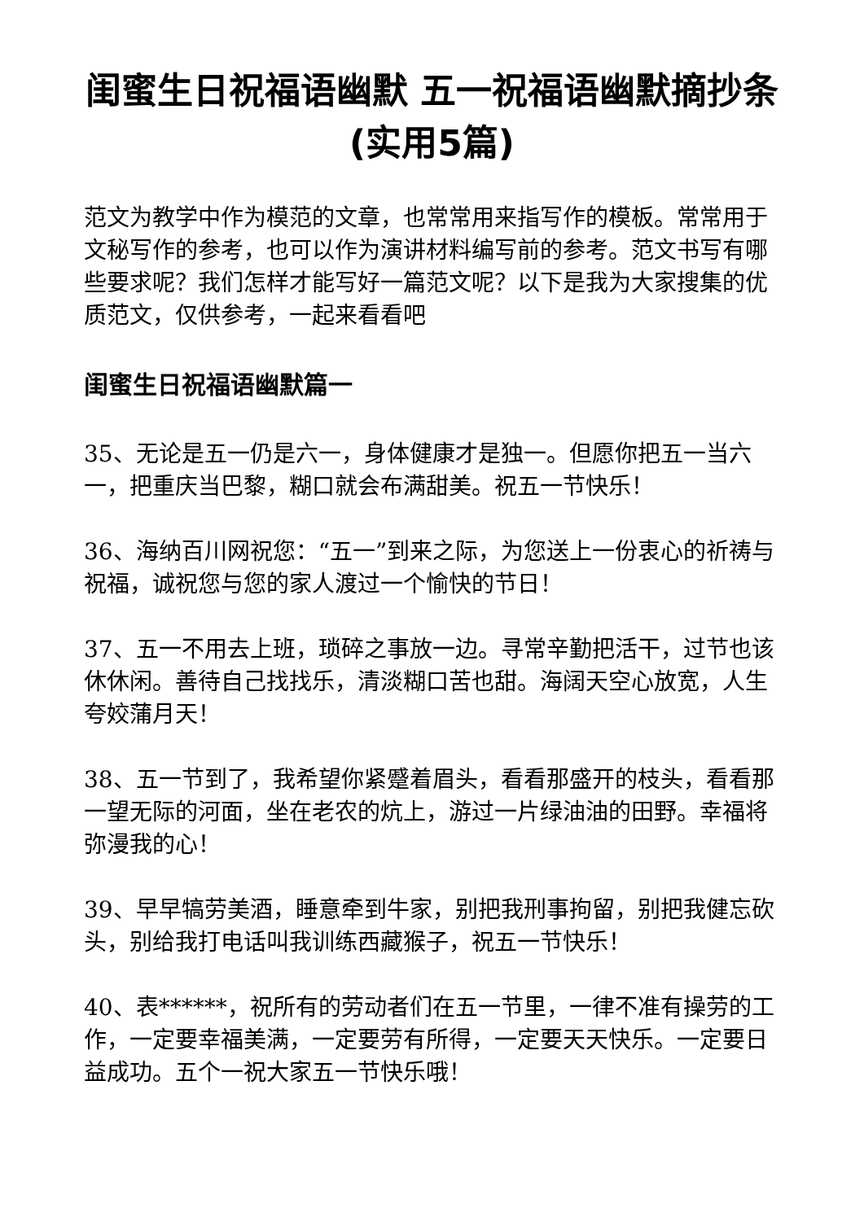闺蜜生日祝福语幽默 五一祝福语幽默摘抄条(实用5篇)
范文为教学中作为模范的文章，也常常用来指写作的模板。常常用于文秘写作的参考，也可以作为演讲材料编写前的参考。范文书写有哪些要求呢？我们怎样才能写好一篇范文呢？以下是我为大家搜集的优质范文，仅供参考，一起来看看吧
闺蜜生日祝福语幽默篇一
35、无论是五一仍是六一，身体健康才是独一。但愿你把五一当六一，把重庆当巴黎，糊口就会布满甜美。祝五一节快乐！
36、海纳百川网祝您：“五一”到来之际，为您送上一份衷心的祈祷与祝福，诚祝您与您的家人渡过一个愉快的节日！
37、五一不用去上班，琐碎之事放一边。寻常辛勤把活干，过节也该休休闲。善待自己找找乐，清淡糊口苦也甜。海阔天空心放宽，人生夸姣蒲月天！
38、五一节到了，我希望你紧蹙着眉头，看看那盛开的枝头，看看那一望无际的河面，坐在老农的炕上，游过一片绿油油的田野。幸福将弥漫我的心！
39、早早犒劳美酒，睡意牵到牛家，别把我刑事拘留，别把我健忘砍头，别给我打电话叫我训练西藏猴子，祝五一节快乐！
40、表******，祝所有的劳动者们在五一节里，一律不准有操劳的工作，一定要幸福美满，一定要劳有所得，一定要天天快乐。一定要日益成功。五个一祝大家五一节快乐哦！